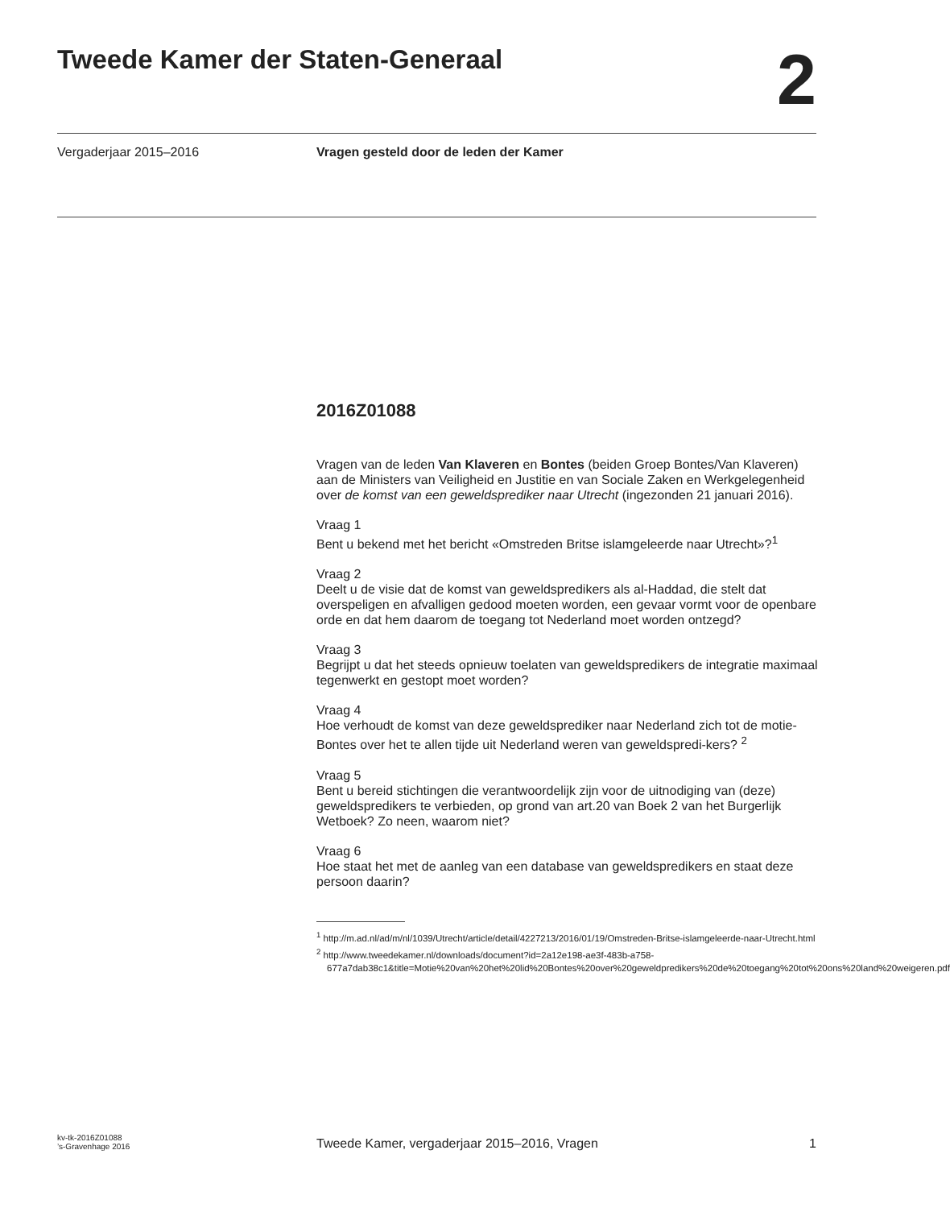Tweede Kamer der Staten-Generaal
2
Vergaderjaar 2015–2016 Vragen gesteld door de leden der Kamer
2016Z01088
Vragen van de leden Van Klaveren en Bontes (beiden Groep Bontes/Van Klaveren) aan de Ministers van Veiligheid en Justitie en van Sociale Zaken en Werkgelegenheid over de komst van een geweldsprediker naar Utrecht (ingezonden 21 januari 2016).
Vraag 1
Bent u bekend met het bericht «Omstreden Britse islamgeleerde naar Utrecht»?<sup>1</sup>
Vraag 2
Deelt u de visie dat de komst van geweldspredikers als al-Haddad, die stelt dat overspeligen en afvalligen gedood moeten worden, een gevaar vormt voor de openbare orde en dat hem daarom de toegang tot Nederland moet worden ontzegd?
Vraag 3
Begrijpt u dat het steeds opnieuw toelaten van geweldspredikers de integratie maximaal tegenwerkt en gestopt moet worden?
Vraag 4
Hoe verhoudt de komst van deze geweldsprediker naar Nederland zich tot de motie-Bontes over het te allen tijde uit Nederland weren van geweldspredi-kers? <sup>2</sup>
Vraag 5
Bent u bereid stichtingen die verantwoordelijk zijn voor de uitnodiging van (deze) geweldspredikers te verbieden, op grond van art.20 van Boek 2 van het Burgerlijk Wetboek? Zo neen, waarom niet?
Vraag 6
Hoe staat het met de aanleg van een database van geweldspredikers en staat deze persoon daarin?
<sup>1</sup> http://m.ad.nl/ad/m/nl/1039/Utrecht/article/detail/4227213/2016/01/19/Omstreden-Britse-islamgeleerde-naar-Utrecht.html
<sup>2</sup> http://www.tweedekamer.nl/downloads/document?id=2a12e198-ae3f-483b-a758-677a7dab38c1&title=Motie%20van%20het%20lid%20Bontes%20over%20geweldpredikers%20de%20toegang%20tot%20ons%20land%20weigeren.pdf
kv-tk-2016Z01088
’s-Gravenhage 2016
Tweede Kamer, vergaderjaar 2015–2016, Vragen
1